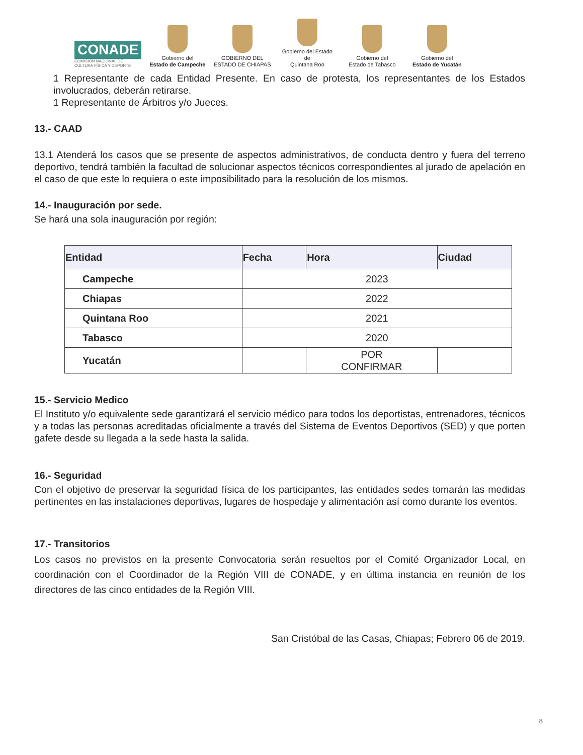CONADE
COMISIÓN NACIONAL DE
CULTURA FÍSICA Y DEPORTE
Gobierno del
Estado de Campeche
GOBIERNO DEL
ESTADO DE CHIAPAS
Gobierno del Estado de
Quintana Roo
Gobierno del
Estado de Tabasco
Gobierno del
Estado de Yucatán
1 Representante de cada Entidad Presente. En caso de protesta, los representantes de los Estados involucrados, deberán retirarse.
1 Representante de Árbitros y/o Jueces.
13.- CAAD
13.1 Atenderá los casos que se presente de aspectos administrativos, de conducta dentro y fuera del terreno deportivo, tendrá también la facultad de solucionar aspectos técnicos correspondientes al jurado de apelación en el caso de que este lo requiera o este imposibilitado para la resolución de los mismos.
14.- Inauguración por sede.
Se hará una sola inauguración por región:
| Entidad | Fecha | Hora | Ciudad |
| --- | --- | --- | --- |
| Campeche | 2023 | | |
| Chiapas | 2022 | | |
| Quintana Roo | 2021 | | |
| Tabasco | 2020 | | |
| Yucatán | | POR CONFIRMAR | |
15.- Servicio Medico
El Instituto y/o equivalente sede garantizará el servicio médico para todos los deportistas, entrenadores, técnicos y a todas las personas acreditadas oficialmente a través del Sistema de Eventos Deportivos (SED) y que porten gafete desde su llegada a la sede hasta la salida.
16.- Seguridad
Con el objetivo de preservar la seguridad física de los participantes, las entidades sedes tomarán las medidas pertinentes en las instalaciones deportivas, lugares de hospedaje y alimentación así como durante los eventos.
17.- Transitorios
Los casos no previstos en la presente Convocatoria serán resueltos por el Comité Organizador Local, en coordinación con el Coordinador de la Región VIII de CONADE, y en última instancia en reunión de los directores de las cinco entidades de la Región VIII.
San Cristóbal de las Casas, Chiapas; Febrero 06 de 2019.
8